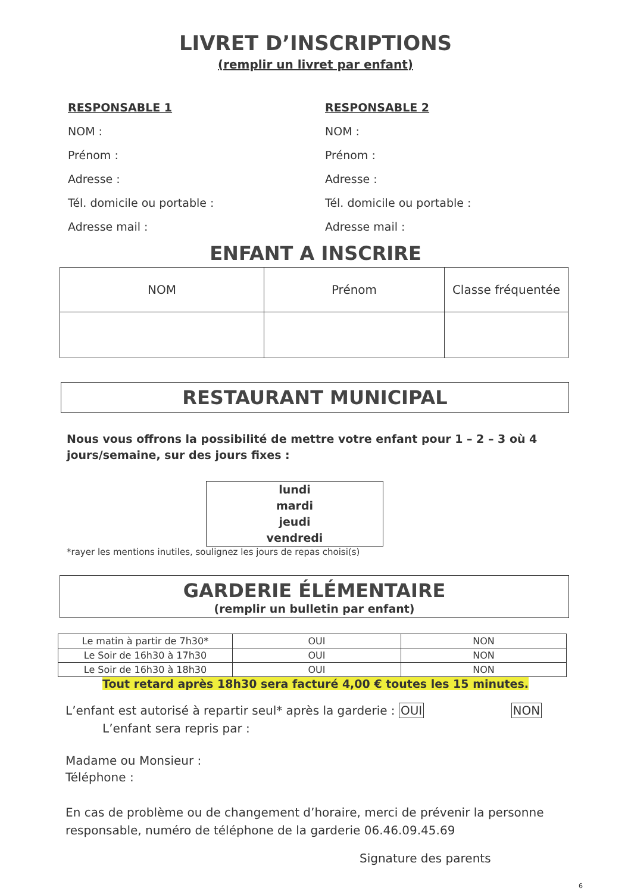LIVRET D’INSCRIPTIONS
(remplir un livret par enfant)
RESPONSABLE 1
NOM :
Prénom :
Adresse :
Tél. domicile ou portable :
Adresse mail :
RESPONSABLE 2
NOM :
Prénom :
Adresse :
Tél. domicile ou portable :
Adresse mail :
ENFANT A INSCRIRE
| NOM | Prénom | Classe fréquentée |
| --- | --- | --- |
RESTAURANT MUNICIPAL
Nous vous offrons la possibilité de mettre votre enfant pour 1 – 2 – 3 où 4
jours/semaine, sur des jours fixes :
lundi
mardi
jeudi
vendredi
*rayer les mentions inutiles, soulignez les jours de repas choisi(s)
GARDERIE ÉLÉMENTAIRE
(remplir un bulletin par enfant)
| Le matin à partir de 7h30* | OUI | NON |
| Le Soir de 16h30 à 17h30 | OUI | NON |
| Le Soir de 16h30 à 18h30 | OUI | NON |
Tout retard après 18h30 sera facturé 4,00 € toutes les 15 minutes.
L’enfant est autorisé à repartir seul* après la garderie : OUI NON
L’enfant sera repris par :
Madame ou Monsieur :
Téléphone :
En cas de problème ou de changement d’horaire, merci de prévenir la personne
responsable, numéro de téléphone de la garderie 06.46.09.45.69
Signature des parents
6